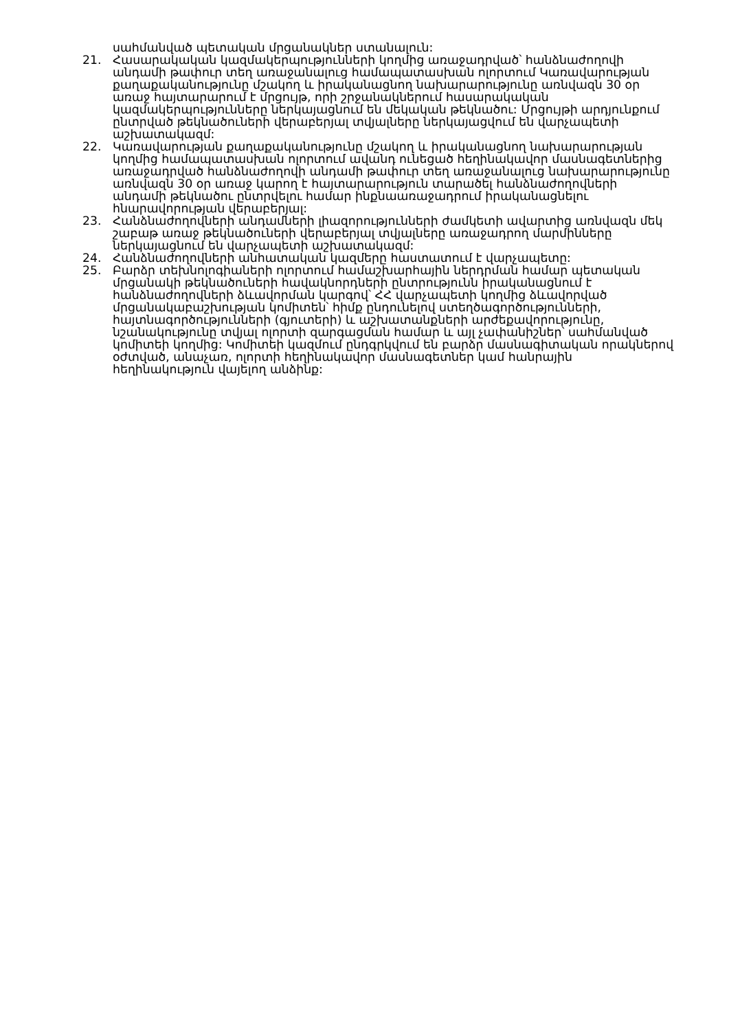սահմանված պետական մրցանակներ ստանալուն:
21. Հասարակական կազմակերպությունների կողմից առաջադրված՝ հանձնաժողովի անդամի թափուր տեղ առաջանալուց համապատասխան ոլորտում Կառավարության քաղաքականությունը մշակող և իրականացնող նախարարությունը առնվազն 30 օր առաջ հայտարարում է մրցույթ, որի շրջանակներում հասարակական կազմակերպությունները ներկայացնում են մեկական թեկնածու: Մրցույթի արդյունքում ընտրված թեկնածուների վերաբերյալ տվյալները ներկայացվում են վարչապետի աշխատակազմ:
22. Կառավարության քաղաքականությունը մշակող և իրականացնող նախարարության կողմից համապատասխան ոլորտում ավանդ ունեցած հեղինակավոր մասնագետներից առաջադրված հանձնաժողովի անդամի թափուր տեղ առաջանալուց նախարարությունը առնվազն 30 օր առաջ կարող է հայտարարություն տարածել հանձնաժողովների անդամի թեկնածու ընտրվելու համար ինքնաառաջադրում իրականացնելու հնարավորության վերաբերյալ:
23. Հանձնաժողովների անդամների լիազորությունների ժամկետի ավարտից առնվազն մեկ շաբաթ առաջ թեկնածուների վերաբերյալ տվյալները առաջադրող մարմինները ներկայացնում են վարչապետի աշխատակազմ:
24. Հանձնաժողովների անհատական կազմերը հաստատում է վարչապետը:
25. Բարձր տեխնոլոգիաների ոլորտում համաշխարհային ներդրման համար պետական մրցանակի թեկնածուների հավակնորդների ընտրությունն իրականացնում է հանձնաժողովների ձևավորման կարգով՝ ՀՀ վարչապետի կողմից ձևավորված մրցանակաբաշխության կոմիտեն՝ հիմք ընդունելով ստեղծագործությունների, հայտնագործությունների (գյուտերի) և աշխատանքների արժեքավորությունը, նշանակությունը տվյալ ոլորտի զարգացման համար և այլ չափանիշներ՝ սահմանված կոմիտեի կողմից: Կոմիտեի կազմում ընդգրկվում են բարձր մասնագիտական որակներով օժտված, անաչառ, ոլորտի հեղինակավոր մասնագետներ կամ հանրային հեղինակություն վայելող անձինք: